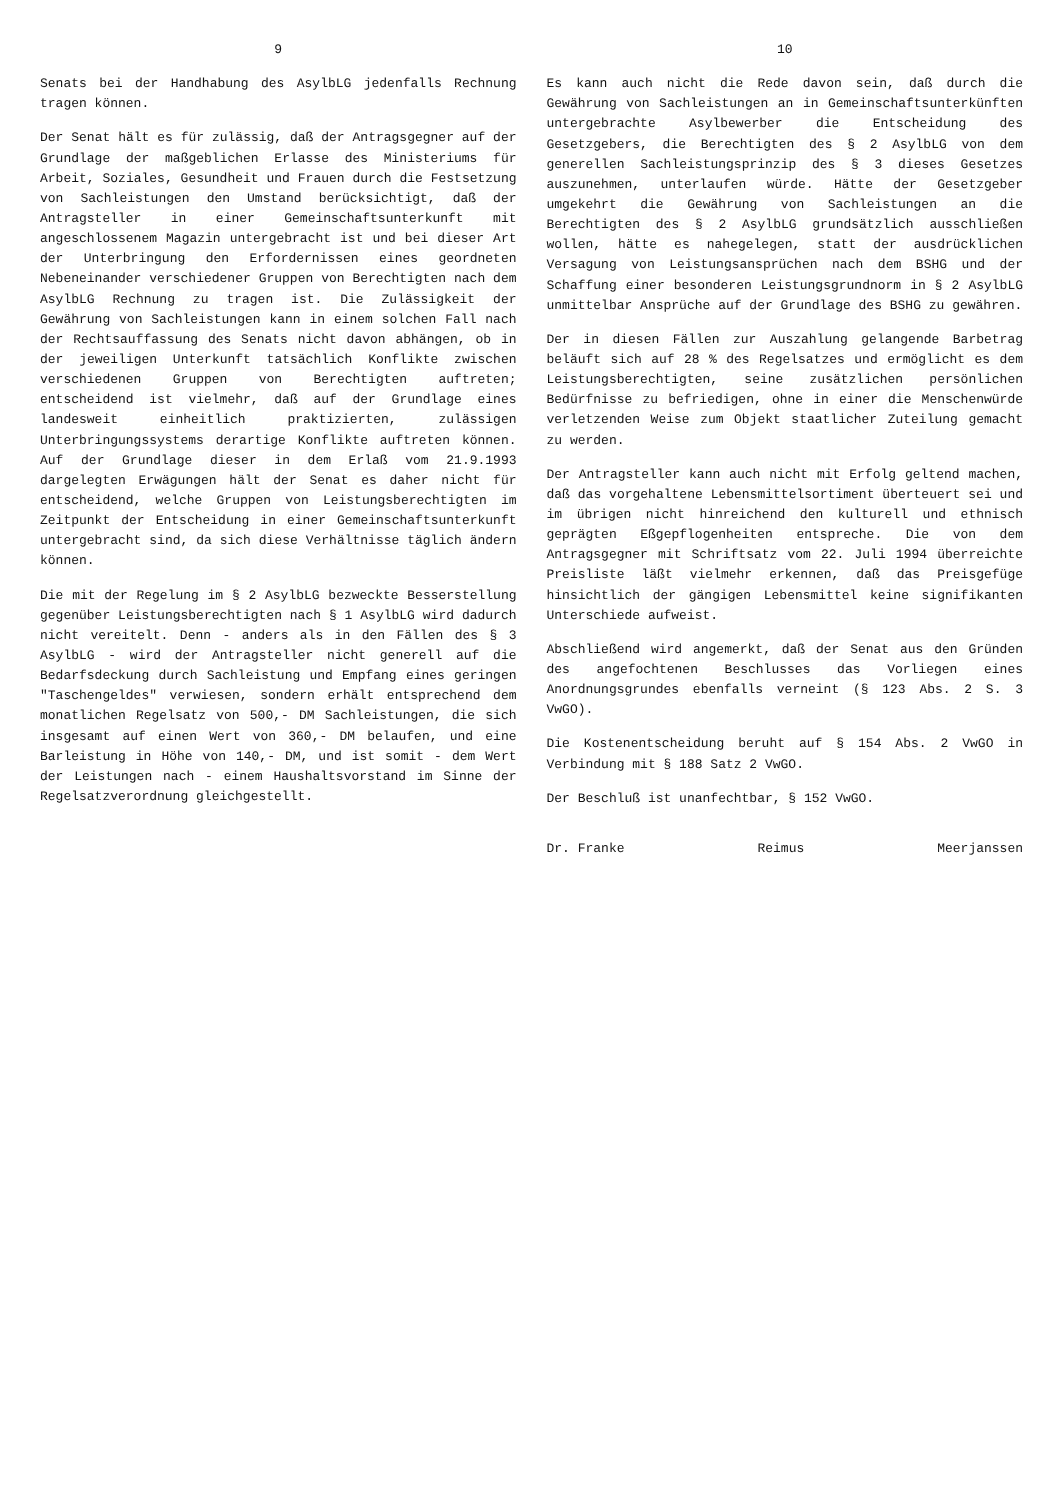9
Senats bei der Handhabung des AsylbLG jedenfalls Rechnung tragen können.
Der Senat hält es für zulässig, daß der Antragsgegner auf der Grundlage der maßgeblichen Erlasse des Ministeriums für Arbeit, Soziales, Gesundheit und Frauen durch die Festsetzung von Sachleistungen den Umstand berücksichtigt, daß der Antragsteller in einer Gemeinschaftsunterkunft mit angeschlossenem Magazin untergebracht ist und bei dieser Art der Unterbringung den Erfordernissen eines geordneten Nebeneinander verschiedener Gruppen von Berechtigten nach dem AsylbLG Rechnung zu tragen ist. Die Zulässigkeit der Gewährung von Sachleistungen kann in einem solchen Fall nach der Rechtsauffassung des Senats nicht davon abhängen, ob in der jeweiligen Unterkunft tatsächlich Konflikte zwischen verschiedenen Gruppen von Berechtigten auftreten; entscheidend ist vielmehr, daß auf der Grundlage eines landesweit einheitlich praktizierten, zulässigen Unterbringungssystems derartige Konflikte auftreten können. Auf der Grundlage dieser in dem Erlaß vom 21.9.1993 dargelegten Erwägungen hält der Senat es daher nicht für entscheidend, welche Gruppen von Leistungsberechtigten im Zeitpunkt der Entscheidung in einer Gemeinschaftsunterkunft untergebracht sind, da sich diese Verhältnisse täglich ändern können.
Die mit der Regelung im § 2 AsylbLG bezweckte Besserstellung gegenüber Leistungsberechtigten nach § 1 AsylbLG wird dadurch nicht vereitelt. Denn - anders als in den Fällen des § 3 AsylbLG - wird der Antragsteller nicht generell auf die Bedarfsdeckung durch Sachleistung und Empfang eines geringen "Taschengeldes" verwiesen, sondern erhält entsprechend dem monatlichen Regelsatz von 500,- DM Sachleistungen, die sich insgesamt auf einen Wert von 360,- DM belaufen, und eine Barleistung in Höhe von 140,- DM, und ist somit - dem Wert der Leistungen nach - einem Haushaltsvorstand im Sinne der Regelsatzverordnung gleichgestellt.
10
Es kann auch nicht die Rede davon sein, daß durch die Gewährung von Sachleistungen an in Gemeinschaftsunterkünften untergebrachte Asylbewerber die Entscheidung des Gesetzgebers, die Berechtigten des § 2 AsylbLG von dem generellen Sachleistungsprinzip des § 3 dieses Gesetzes auszunehmen, unterlaufen würde. Hätte der Gesetzgeber umgekehrt die Gewährung von Sachleistungen an die Berechtigten des § 2 AsylbLG grundsätzlich ausschließen wollen, hätte es nahegelegen, statt der ausdrücklichen Versagung von Leistungsansprüchen nach dem BSHG und der Schaffung einer besonderen Leistungsgrundnorm in § 2 AsylbLG unmittelbar Ansprüche auf der Grundlage des BSHG zu gewähren.
Der in diesen Fällen zur Auszahlung gelangende Barbetrag beläuft sich auf 28 % des Regelsatzes und ermöglicht es dem Leistungsberechtigten, seine zusätzlichen persönlichen Bedürfnisse zu befriedigen, ohne in einer die Menschenwürde verletzenden Weise zum Objekt staatlicher Zuteilung gemacht zu werden.
Der Antragsteller kann auch nicht mit Erfolg geltend machen, daß das vorgehaltene Lebensmittelsortiment überteuert sei und im übrigen nicht hinreichend den kulturell und ethnisch geprägten Eßgepflogenheiten entspreche. Die von dem Antragsgegner mit Schriftsatz vom 22. Juli 1994 überreichte Preisliste läßt vielmehr erkennen, daß das Preisgefüge hinsichtlich der gängigen Lebensmittel keine signifikanten Unterschiede aufweist.
Abschließend wird angemerkt, daß der Senat aus den Gründen des angefochtenen Beschlusses das Vorliegen eines Anordnungsgrundes ebenfalls verneint (§ 123 Abs. 2 S. 3 VwGO).
Die Kostenentscheidung beruht auf § 154 Abs. 2 VwGO in Verbindung mit § 188 Satz 2 VwGO.
Der Beschluß ist unanfechtbar, § 152 VwGO.
Dr. Franke Reimus Meerjanssen